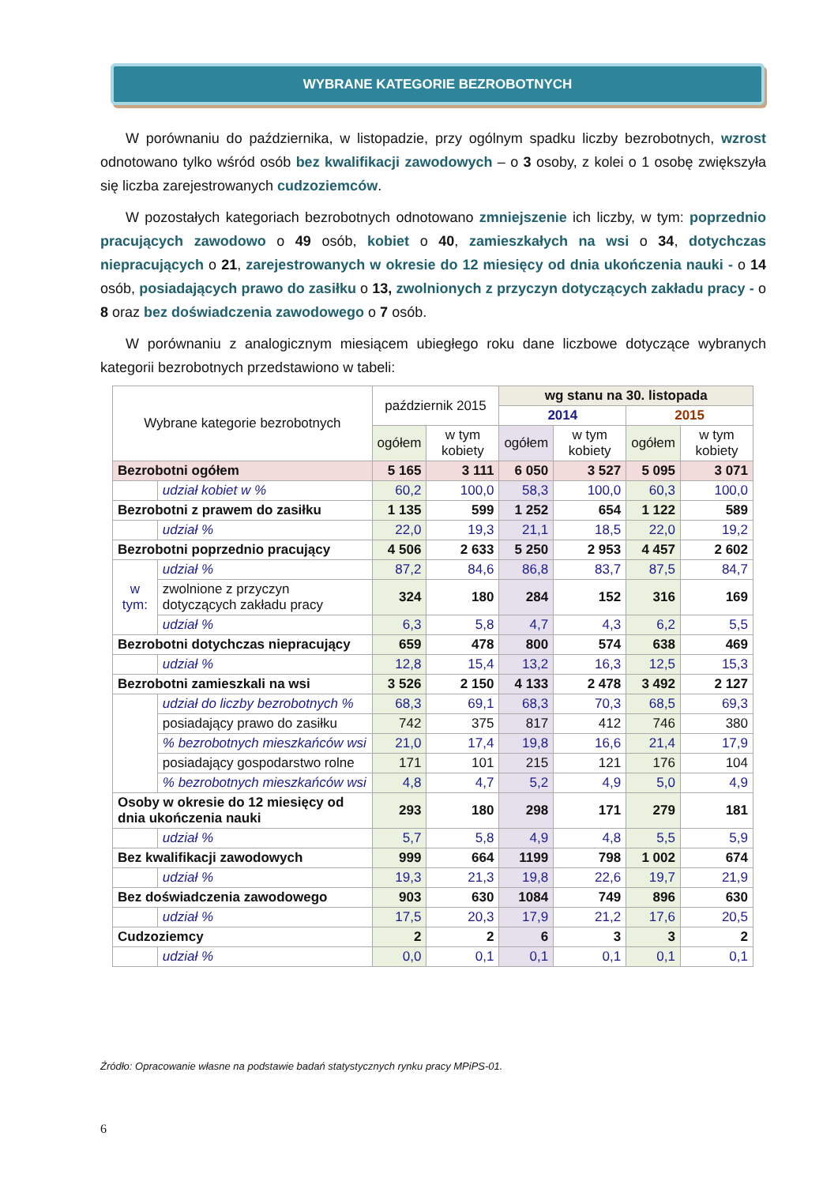WYBRANE KATEGORIE BEZROBOTNYCH
W porównaniu do października, w listopadzie, przy ogólnym spadku liczby bezrobotnych, wzrost odnotowano tylko wśród osób bez kwalifikacji zawodowych – o 3 osoby, z kolei o 1 osobę zwiększyła się liczba zarejestrowanych cudzoziemców.
W pozostałych kategoriach bezrobotnych odnotowano zmniejszenie ich liczby, w tym: poprzednio pracujących zawodowo o 49 osób, kobiet o 40, zamieszkałych na wsi o 34, dotychczas niepracujących o 21, zarejestrowanych w okresie do 12 miesięcy od dnia ukończenia nauki - o 14 osób, posiadających prawo do zasiłku o 13, zwolnionych z przyczyn dotyczących zakładu pracy - o 8 oraz bez doświadczenia zawodowego o 7 osób.
W porównaniu z analogicznym miesiącem ubiegłego roku dane liczbowe dotyczące wybranych kategorii bezrobotnych przedstawiono w tabeli:
| Wybrane kategorie bezrobotnych | | październik 2015 | | wg stanu na 30. listopada | | | |
| --- | --- | --- | --- | --- | --- | --- | --- |
| | | | | 2014 | | 2015 | |
| | | ogółem | w tym kobiety | ogółem | w tym kobiety | ogółem | w tym kobiety |
| Bezrobotni ogółem | | 5 165 | 3 111 | 6 050 | 3 527 | 5 095 | 3 071 |
| | udział kobiet w % | 60,2 | 100,0 | 58,3 | 100,0 | 60,3 | 100,0 |
| Bezrobotni z prawem do zasiłku | | 1 135 | 599 | 1 252 | 654 | 1 122 | 589 |
| | udział % | 22,0 | 19,3 | 21,1 | 18,5 | 22,0 | 19,2 |
| Bezrobotni poprzednio pracujący | | 4 506 | 2 633 | 5 250 | 2 953 | 4 457 | 2 602 |
| w tym: | udział % | 87,2 | 84,6 | 86,8 | 83,7 | 87,5 | 84,7 |
| | zwolnione z przyczyn dotyczących zakładu pracy | 324 | 180 | 284 | 152 | 316 | 169 |
| | udział % | 6,3 | 5,8 | 4,7 | 4,3 | 6,2 | 5,5 |
| Bezrobotni dotychczas niepracujący | | 659 | 478 | 800 | 574 | 638 | 469 |
| | udział % | 12,8 | 15,4 | 13,2 | 16,3 | 12,5 | 15,3 |
| Bezrobotni zamieszkali na wsi | | 3 526 | 2 150 | 4 133 | 2 478 | 3 492 | 2 127 |
| | udział do liczby bezrobotnych % | 68,3 | 69,1 | 68,3 | 70,3 | 68,5 | 69,3 |
| | posiadający prawo do zasiłku | 742 | 375 | 817 | 412 | 746 | 380 |
| | % bezrobotnych mieszkańców wsi | 21,0 | 17,4 | 19,8 | 16,6 | 21,4 | 17,9 |
| | posiadający gospodarstwo rolne | 171 | 101 | 215 | 121 | 176 | 104 |
| | % bezrobotnych mieszkańców wsi | 4,8 | 4,7 | 5,2 | 4,9 | 5,0 | 4,9 |
| Osoby w okresie do 12 miesięcy od dnia ukończenia nauki | | 293 | 180 | 298 | 171 | 279 | 181 |
| | udział % | 5,7 | 5,8 | 4,9 | 4,8 | 5,5 | 5,9 |
| Bez kwalifikacji zawodowych | | 999 | 664 | 1199 | 798 | 1 002 | 674 |
| | udział % | 19,3 | 21,3 | 19,8 | 22,6 | 19,7 | 21,9 |
| Bez doświadczenia zawodowego | | 903 | 630 | 1084 | 749 | 896 | 630 |
| | udział % | 17,5 | 20,3 | 17,9 | 21,2 | 17,6 | 20,5 |
| Cudzoziemcy | | 2 | 2 | 6 | 3 | 3 | 2 |
| | udział % | 0,0 | 0,1 | 0,1 | 0,1 | 0,1 | 0,1 |
Źródło: Opracowanie własne na podstawie badań statystycznych rynku pracy MPiPS-01.
6